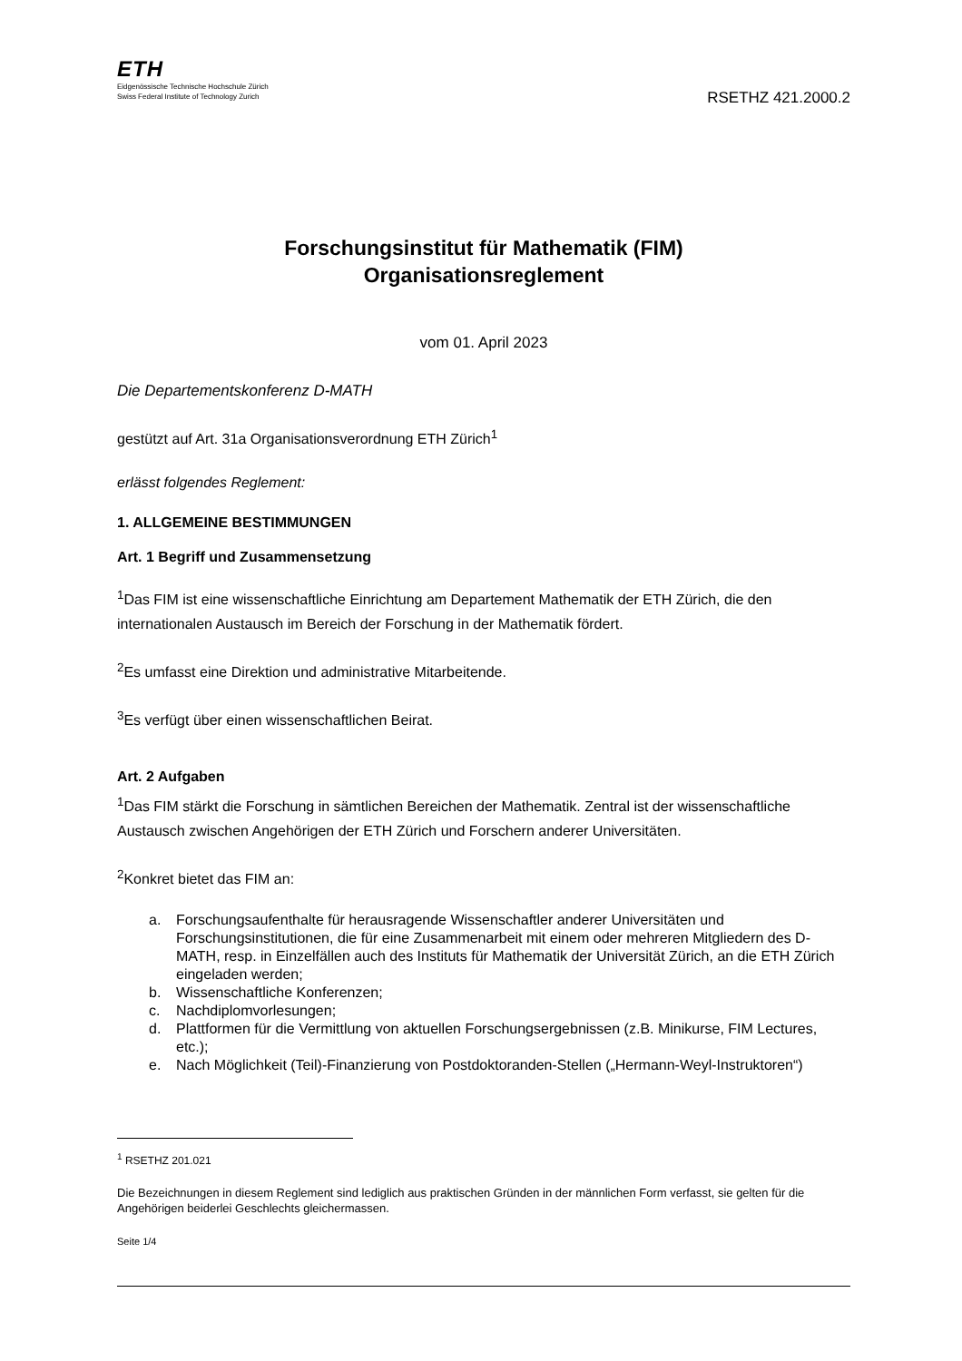ETH
Eidgenössische Technische Hochschule Zürich
Swiss Federal Institute of Technology Zurich
RSETHZ 421.2000.2
Forschungsinstitut für Mathematik (FIM)
Organisationsreglement
vom 01. April 2023
Die Departementskonferenz D-MATH
gestützt auf Art. 31a Organisationsverordnung ETH Zürich<sup>1</sup>
erlässt folgendes Reglement:
1. ALLGEMEINE BESTIMMUNGEN
Art. 1 Begriff und Zusammensetzung
<sup>1</sup> Das FIM ist eine wissenschaftliche Einrichtung am Departement Mathematik der ETH Zürich, die den internationalen Austausch im Bereich der Forschung in der Mathematik fördert.
<sup>2</sup> Es umfasst eine Direktion und administrative Mitarbeitende.
<sup>3</sup> Es verfügt über einen wissenschaftlichen Beirat.
Art. 2 Aufgaben
<sup>1</sup> Das FIM stärkt die Forschung in sämtlichen Bereichen der Mathematik. Zentral ist der wissenschaftliche Austausch zwischen Angehörigen der ETH Zürich und Forschern anderer Universitäten.
<sup>2</sup> Konkret bietet das FIM an:
a. Forschungsaufenthalte für herausragende Wissenschaftler anderer Universitäten und Forschungsinstitutionen, die für eine Zusammenarbeit mit einem oder mehreren Mitgliedern des D-MATH, resp. in Einzelfällen auch des Instituts für Mathematik der Universität Zürich, an die ETH Zürich eingeladen werden;
b. Wissenschaftliche Konferenzen;
c. Nachdiplomvorlesungen;
d. Plattformen für die Vermittlung von aktuellen Forschungsergebnissen (z.B. Minikurse, FIM Lectures, etc.);
e. Nach Möglichkeit (Teil)-Finanzierung von Postdoktoranden-Stellen („Hermann-Weyl-Instruktoren“)
<sup>1</sup> RSETHZ 201.021
Die Bezeichnungen in diesem Reglement sind lediglich aus praktischen Gründen in der männlichen Form verfasst, sie gelten für die Angehörigen beiderlei Geschlechts gleichermassen.
Seite 1/4